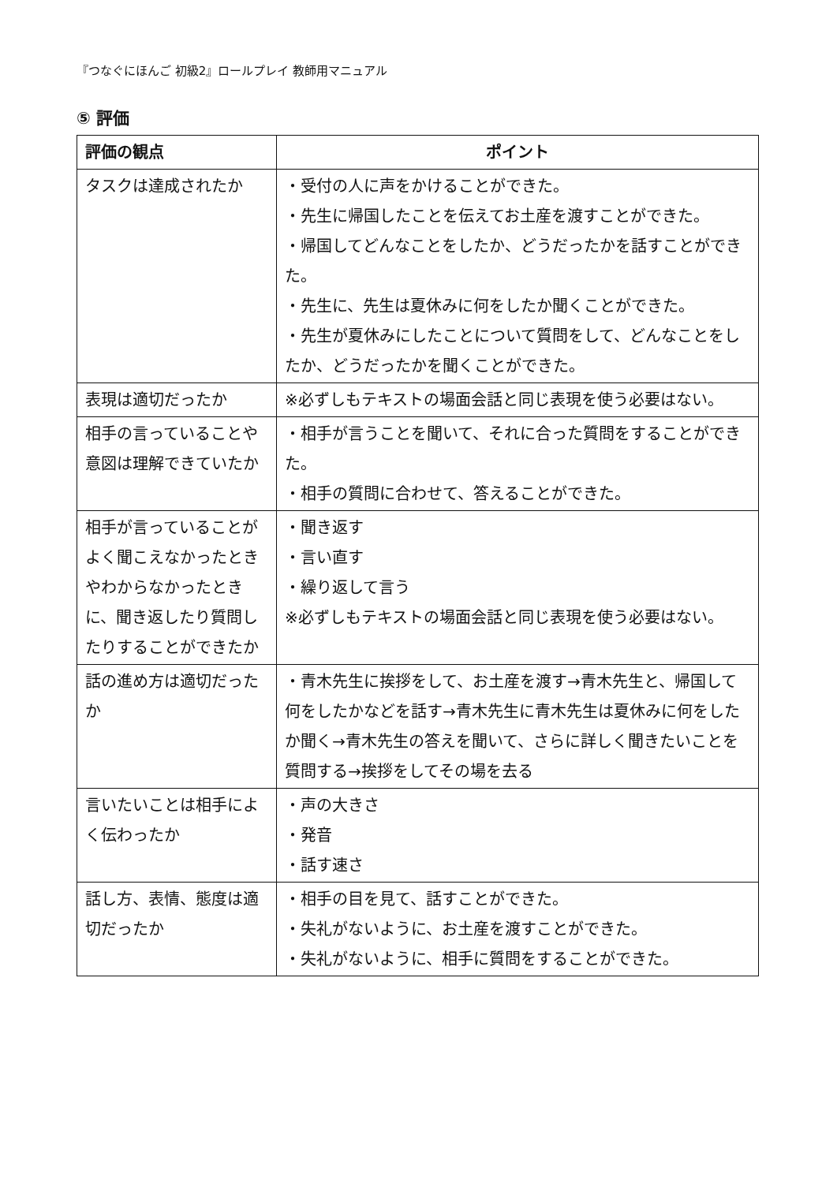『つなぐにほんご 初級2』ロールプレイ 教師用マニュアル
⑤ 評価
| 評価の観点 | ポイント |
| --- | --- |
| タスクは達成されたか | ・受付の人に声をかけることができた。 ・先生に帰国したことを伝えてお土産を渡すことができた。 ・帰国してどんなことをしたか、どうだったかを話すことができた。 ・先生に、先生は夏休みに何をしたか聞くことができた。 ・先生が夏休みにしたことについて質問をして、どんなことをしたか、どうだったかを聞くことができた。 |
| 表現は適切だったか | ※必ずしもテキストの場面会話と同じ表現を使う必要はない。 |
| 相手の言っていることや意図は理解できていたか | ・相手が言うことを聞いて、それに合った質問をすることができた。 ・相手の質問に合わせて、答えることができた。 |
| 相手が言っていることがよく聞こえなかったときやわからなかったときに、聞き返したり質問したりすることができたか | ・聞き返す ・言い直す ・繰り返して言う ※必ずしもテキストの場面会話と同じ表現を使う必要はない。 |
| 話の進め方は適切だったか | ・青木先生に挨拶をして、お土産を渡す→青木先生と、帰国して何をしたかなどを話す→青木先生に青木先生は夏休みに何をしたか聞く→青木先生の答えを聞いて、さらに詳しく聞きたいことを質問する→挨拶をしてその場を去る |
| 言いたいことは相手によく伝わったか | ・声の大きさ ・発音 ・話す速さ |
| 話し方、表情、態度は適切だったか | ・相手の目を見て、話すことができた。 ・失礼がないように、お土産を渡すことができた。 ・失礼がないように、相手に質問をすることができた。 |